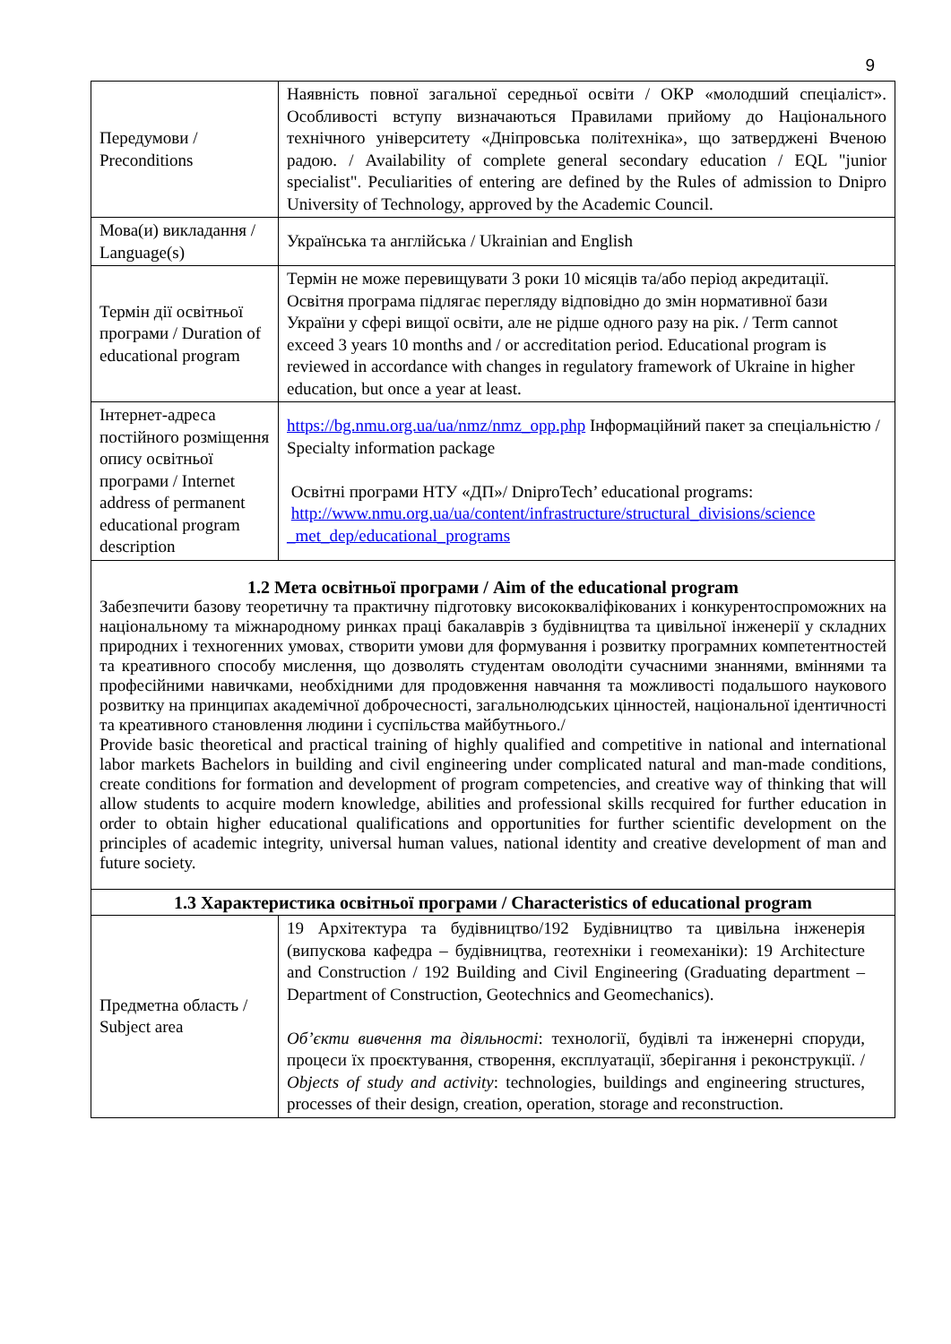9
| Передумови / Preconditions | Наявність повної загальної середньої освіти / ОКР «молодший спеціаліст». Особливості вступу визначаються Правилами прийому до Національного технічного університету «Дніпровська політехніка», що затверджені Вченою радою. / Availability of complete general secondary education / EQL "junior specialist". Peculiarities of entering are defined by the Rules of admission to Dnipro University of Technology, approved by the Academic Council. |
| Мова(и) викладання / Language(s) | Українська та англійська / Ukrainian and English |
| Термін дії освітньої програми / Duration of educational program | Термін не може перевищувати 3 роки 10 місяців та/або період акредитації. Освітня програма підлягає перегляду відповідно до змін нормативної бази України у сфері вищої освіти, але не рідше одного разу на рік. / Term cannot exceed 3 years 10 months and / or accreditation period. Educational program is reviewed in accordance with changes in regulatory framework of Ukraine in higher education, but once a year at least. |
| Інтернет-адреса постійного розміщення опису освітньої програми / Internet address of permanent educational program description | https://bg.nmu.org.ua/ua/nmz/nmz_opp.php Інформаційний пакет за спеціальністю / Specialty information package Освітні програми НТУ «ДП»/ DniproTech’ educational programs: http://www.nmu.org.ua/ua/content/infrastructure/structural_divisions/science _met_dep/educational_programs |
| 1.2 Мета освітньої програми / Aim of the educational program Забезпечити базову теоретичну та практичну підготовку висококваліфікованих і конкурентоспроможних на національному та міжнародному ринках праці бакалаврів з будівництва та цивільної інженерії у складних природних і техногенних умовах, створити умови для формування і розвитку програмних компетентностей та креативного способу мислення, що дозволять студентам оволодіти сучасними знаннями, вміннями та професійними навичками, необхідними для продовження навчання та можливості подальшого наукового розвитку на принципах академічної доброчесності, загальнолюдських цінностей, національної ідентичності та креативного становлення людини і суспільства майбутнього./ Provide basic theoretical and practical training of highly qualified and competitive in national and international labor markets Bachelors in building and civil engineering under complicated natural and man-made conditions, create conditions for formation and development of program competencies, and creative way of thinking that will allow students to acquire modern knowledge, abilities and professional skills recquired for further education in order to obtain higher educational qualifications and opportunities for further scientific development on the principles of academic integrity, universal human values, national identity and creative development of man and future society. | |
| 1.3 Характеристика освітньої програми / Characteristics of educational program | |
| Предметна область / Subject area | 19 Архітектура та будівництво/192 Будівництво та цивільна інженерія (випускова кафедра – будівництва, геотехніки і геомеханіки): 19 Architecture and Construction / 192 Building and Civil Engineering (Graduating department – Department of Construction, Geotechnics and Geomechanics). Об’єкти вивчення та діяльності : технології, будівлі та інженерні споруди, процеси їх проєктування, створення, експлуатації, зберігання і реконструкції. / Objects of study and activity : technologies, buildings and engineering structures, processes of their design, creation, operation, storage and reconstruction. |